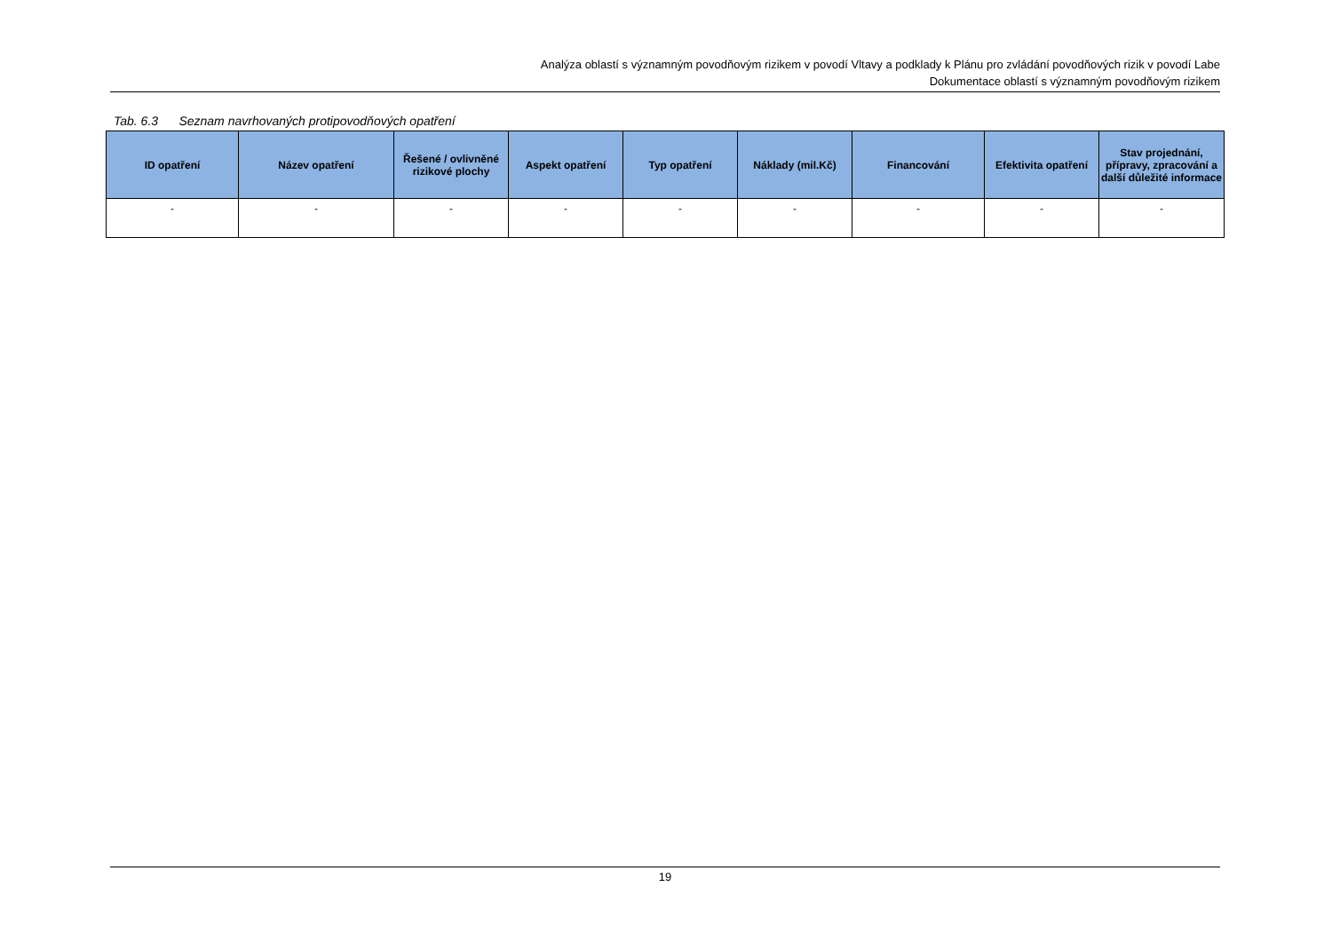Analýza oblastí s významným povodňovým rizikem v povodí Vltavy a podklady k Plánu pro zvládání povodňových rizik v povodí Labe
Dokumentace oblastí s významným povodňovým rizikem
Tab. 6.3 Seznam navrhovaných protipovodňových opatření
| ID opatření | Název opatření | Řešené / ovlivněné rizikové plochy | Aspekt opatření | Typ opatření | Náklady (mil.Kč) | Financování | Efektivita opatření | Stav projednání, přípravy, zpracování a další důležité informace |
| --- | --- | --- | --- | --- | --- | --- | --- | --- |
| - | - | - | - | - | - | - | - | - |
19